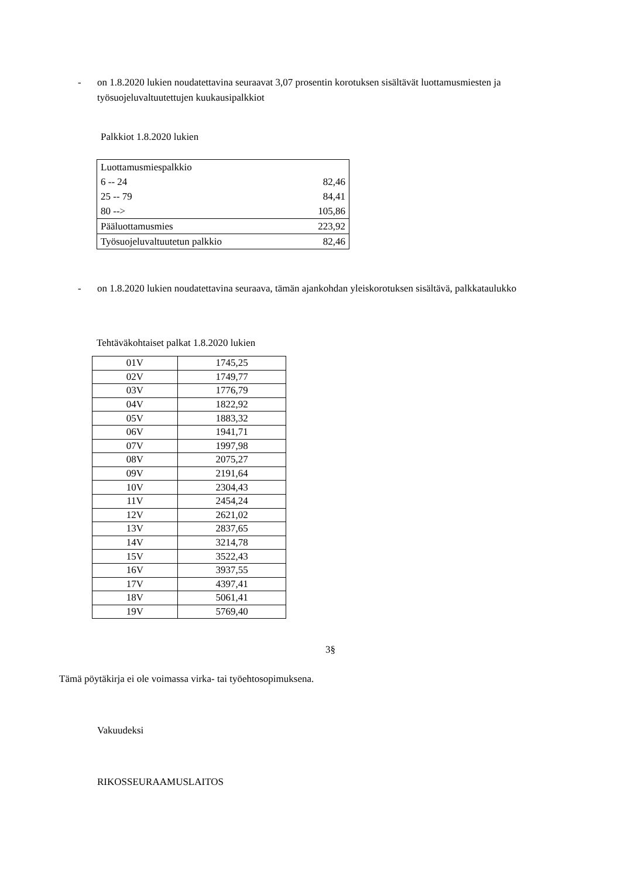- on 1.8.2020 lukien noudatettavina seuraavat 3,07 prosentin korotuksen sisältävät luottamusmiesten ja työsuojeluvaltuutettujen kuukausipalkkiot
Palkkiot 1.8.2020 lukien
| Luottamusmiespalkkio | |
| 6 -- 24 | 82,46 |
| 25 -- 79 | 84,41 |
| 80 --> | 105,86 |
| Pääluottamusmies | 223,92 |
| Työsuojeluvaltuutetun palkkio | 82,46 |
- on 1.8.2020 lukien noudatettavina seuraava, tämän ajankohdan yleiskorotuksen sisältävä, palkkataulukko
Tehtäväkohtaiset palkat 1.8.2020 lukien
| 01V | 1745,25 |
| 02V | 1749,77 |
| 03V | 1776,79 |
| 04V | 1822,92 |
| 05V | 1883,32 |
| 06V | 1941,71 |
| 07V | 1997,98 |
| 08V | 2075,27 |
| 09V | 2191,64 |
| 10V | 2304,43 |
| 11V | 2454,24 |
| 12V | 2621,02 |
| 13V | 2837,65 |
| 14V | 3214,78 |
| 15V | 3522,43 |
| 16V | 3937,55 |
| 17V | 4397,41 |
| 18V | 5061,41 |
| 19V | 5769,40 |
3§
Tämä pöytäkirja ei ole voimassa virka- tai työehtosopimuksena.
Vakuudeksi
RIKOSSEURAAMUSLAITOS